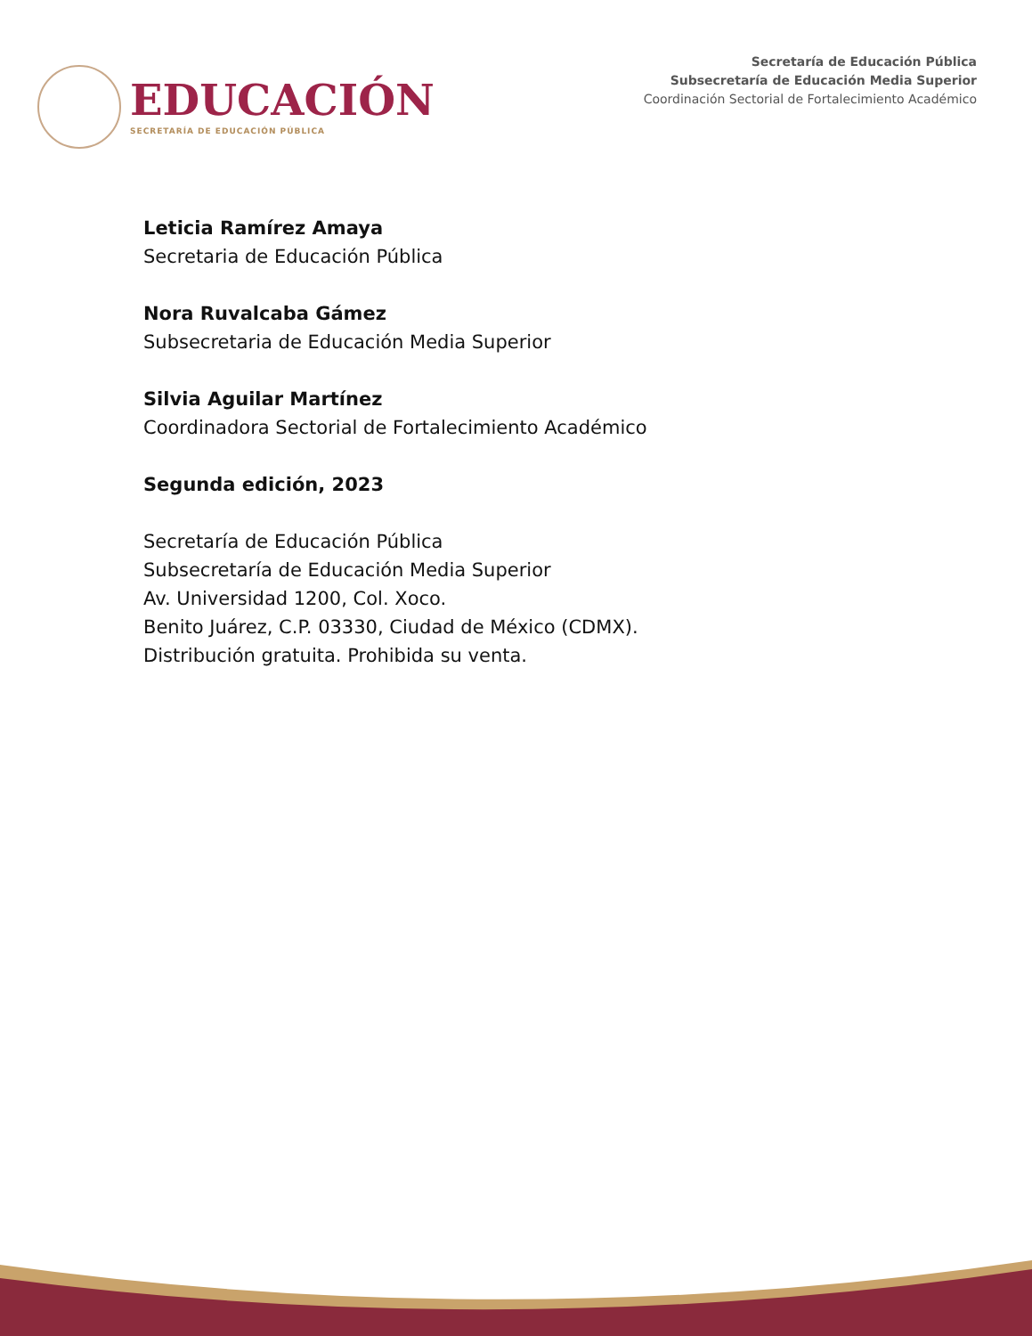EDUCACIÓN
SECRETARÍA DE EDUCACIÓN PÚBLICA
Secretaría de Educación Pública
Subsecretaría de Educación Media Superior
Coordinación Sectorial de Fortalecimiento Académico
Leticia Ramírez Amaya
Secretaria de Educación Pública
Nora Ruvalcaba Gámez
Subsecretaria de Educación Media Superior
Silvia Aguilar Martínez
Coordinadora Sectorial de Fortalecimiento Académico
Segunda edición, 2023
Secretaría de Educación Pública
Subsecretaría de Educación Media Superior
Av. Universidad 1200, Col. Xoco.
Benito Juárez, C.P. 03330, Ciudad de México (CDMX).
Distribución gratuita. Prohibida su venta.